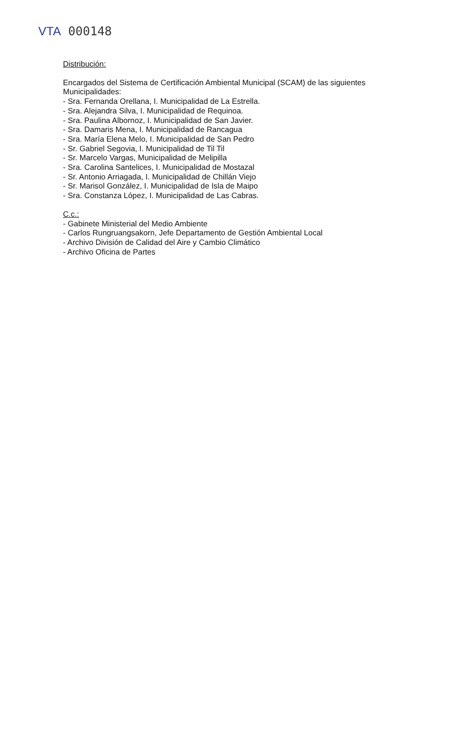VTA 000148
Distribución:
Encargados del Sistema de Certificación Ambiental Municipal (SCAM) de las siguientes Municipalidades:
- Sra. Fernanda Orellana, I. Municipalidad de La Estrella.
- Sra. Alejandra Silva, I. Municipalidad de Requinoa.
- Sra. Paulina Albornoz, I. Municipalidad de San Javier.
- Sra. Damaris Mena, I. Municipalidad de Rancagua
- Sra. María Elena Melo, I. Municipalidad de San Pedro
- Sr. Gabriel Segovia, I. Municipalidad de Til Til
- Sr. Marcelo Vargas, Municipalidad de Melipilla
- Sra. Carolina Santelices, I. Municipalidad de Mostazal
- Sr. Antonio Arriagada, I. Municipalidad de Chillán Viejo
- Sr. Marisol González, I. Municipalidad de Isla de Maipo
- Sra. Constanza López, I. Municipalidad de Las Cabras.
C.c.:
- Gabinete Ministerial del Medio Ambiente
- Carlos Rungruangsakorn, Jefe Departamento de Gestión Ambiental Local
- Archivo División de Calidad del Aire y Cambio Climático
- Archivo Oficina de Partes